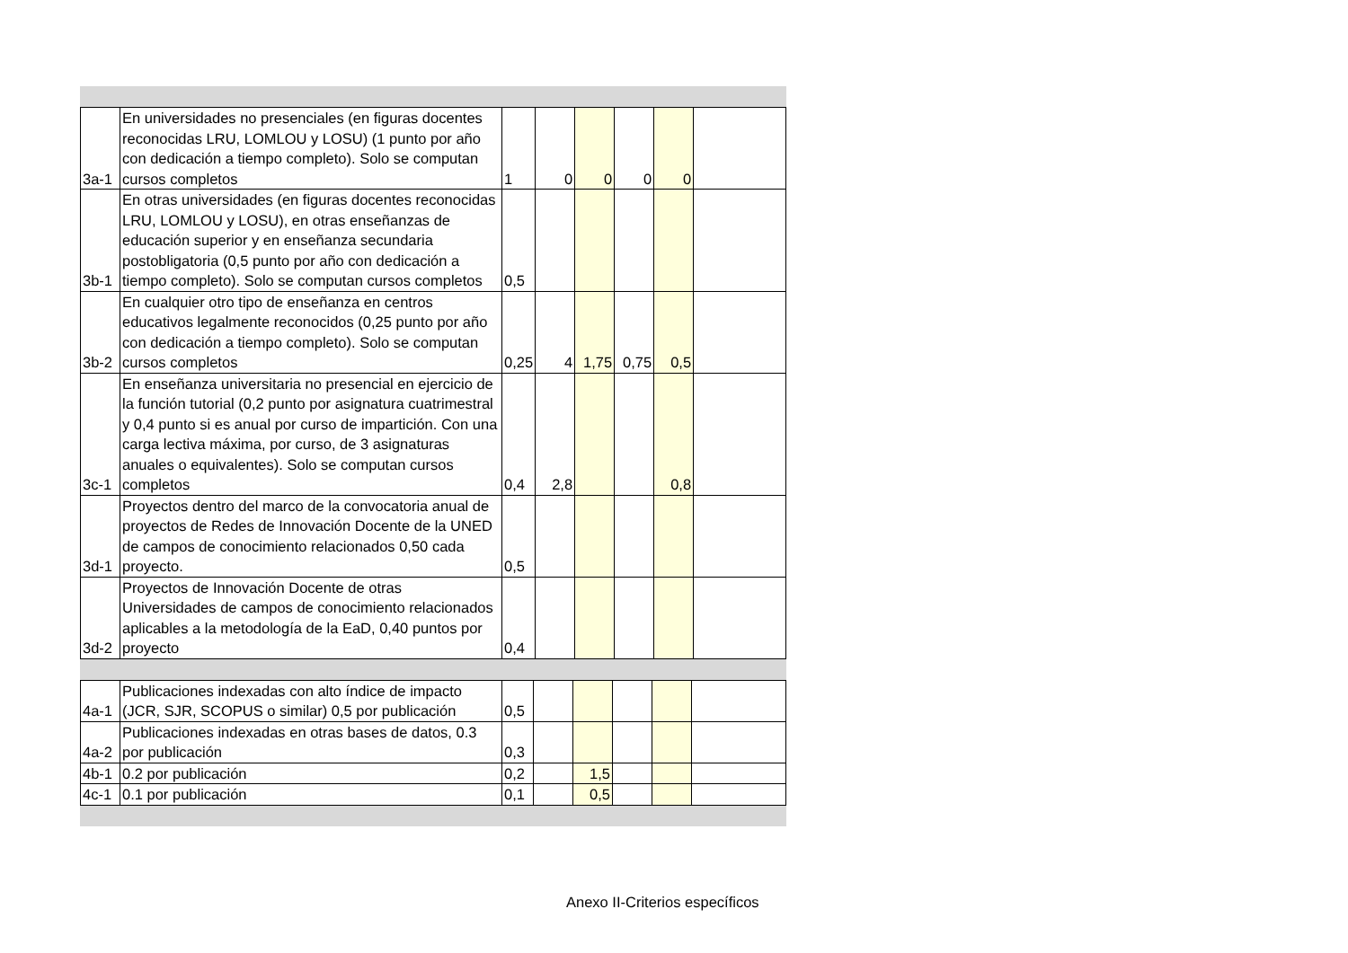| 3a-1 | En universidades no presenciales (en figuras docentes reconocidas LRU, LOMLOU y LOSU) (1 punto por año con dedicación a tiempo completo). Solo se computan cursos completos | 1 | 0 | 0 | 0 | 0 | |
| 3b-1 | En otras universidades (en figuras docentes reconocidas LRU, LOMLOU y LOSU), en otras enseñanzas de educación superior y en enseñanza secundaria postobligatoria (0,5 punto por año con dedicación a tiempo completo). Solo se computan cursos completos | 0,5 | | | | | |
| 3b-2 | En cualquier otro tipo de enseñanza en centros educativos legalmente reconocidos (0,25 punto por año con dedicación a tiempo completo). Solo se computan cursos completos | 0,25 | 4 | 1,75 | 0,75 | 0,5 | |
| 3c-1 | En enseñanza universitaria no presencial en ejercicio de la función tutorial (0,2 punto por asignatura cuatrimestral y 0,4 punto si es anual por curso de impartición. Con una carga lectiva máxima, por curso, de 3 asignaturas anuales o equivalentes). Solo se computan cursos completos | 0,4 | 2,8 | | | 0,8 | |
| 3d-1 | Proyectos dentro del marco de la convocatoria anual de proyectos de Redes de Innovación Docente de la UNED de campos de conocimiento relacionados 0,50 cada proyecto. | 0,5 | | | | | |
| 3d-2 | Proyectos de Innovación Docente de otras Universidades de campos de conocimiento relacionados aplicables a la metodología de la EaD, 0,40 puntos por proyecto | 0,4 | | | | | |
| 4a-1 | Publicaciones indexadas con alto índice de impacto (JCR, SJR, SCOPUS o similar) 0,5 por publicación | 0,5 | | | | | |
| 4a-2 | Publicaciones indexadas en otras bases de datos, 0.3 por publicación | 0,3 | | | | | |
| 4b-1 | 0.2 por publicación | 0,2 | | 1,5 | | | |
| 4c-1 | 0.1 por publicación | 0,1 | | 0,5 | | | |
Anexo II-Criterios específicos